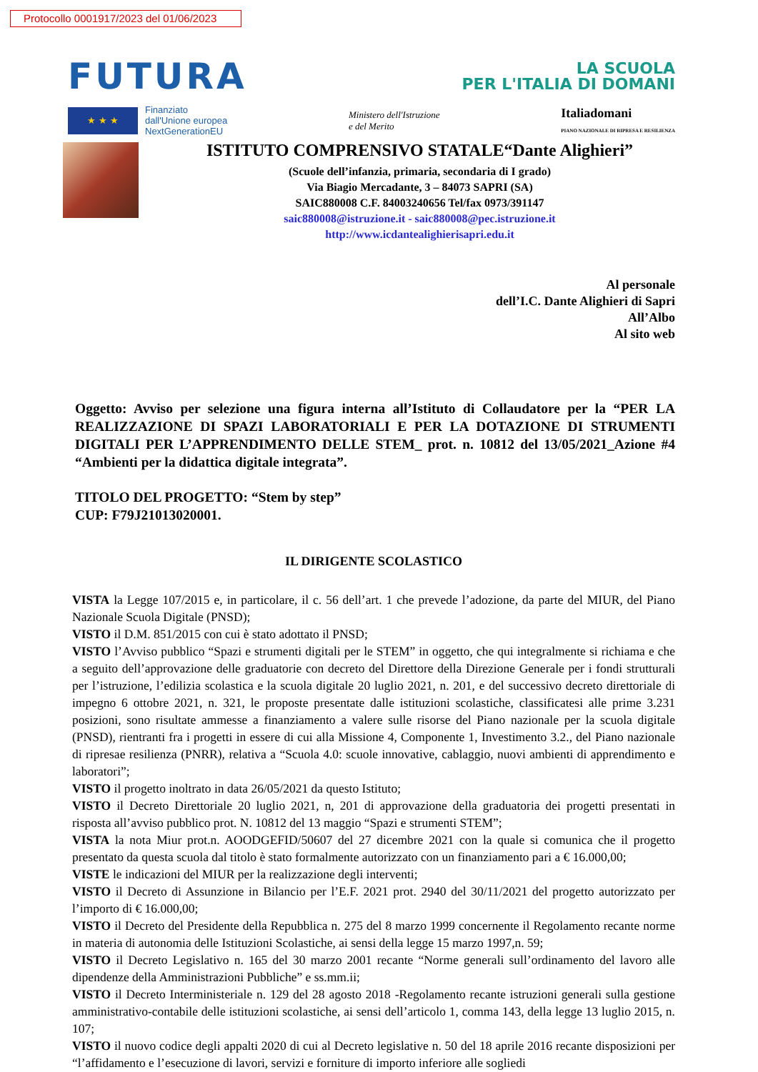Protocollo 0001917/2023 del 01/06/2023
FUTURA
LA SCUOLA
PER L'ITALIA DI DOMANI
★ ★ ★
Finanziato
dall'Unione europea
NextGenerationEU
Ministero dell'Istruzione
e del Merito
Italiadomani
PIANO NAZIONALE DI RIPRESA E RESILIENZA
ISTITUTO COMPRENSIVO STATALE“Dante Alighieri”
(Scuole dell’infanzia, primaria, secondaria di I grado)
Via Biagio Mercadante, 3 – 84073 SAPRI (SA)
SAIC880008 C.F. 84003240656 Tel/fax 0973/391147
saic880008@istruzione.it - saic880008@pec.istruzione.it
http://www.icdantealighierisapri.edu.it
Al personale
dell’I.C. Dante Alighieri di Sapri
All’Albo
Al sito web
Oggetto: Avviso per selezione una figura interna all’Istituto di Collaudatore per la “PER LA REALIZZAZIONE DI SPAZI LABORATORIALI E PER LA DOTAZIONE DI STRUMENTI DIGITALI PER L’APPRENDIMENTO DELLE STEM_ prot. n. 10812 del 13/05/2021_Azione #4 “Ambienti per la didattica digitale integrata”.
TITOLO DEL PROGETTO: “Stem by step”
CUP: F79J21013020001.
IL DIRIGENTE SCOLASTICO
VISTA la Legge 107/2015 e, in particolare, il c. 56 dell’art. 1 che prevede l’adozione, da parte del MIUR, del Piano Nazionale Scuola Digitale (PNSD);
VISTO il D.M. 851/2015 con cui è stato adottato il PNSD;
VISTO l’Avviso pubblico “Spazi e strumenti digitali per le STEM” in oggetto, che qui integralmente si richiama e che a seguito dell’approvazione delle graduatorie con decreto del Direttore della Direzione Generale per i fondi strutturali per l’istruzione, l’edilizia scolastica e la scuola digitale 20 luglio 2021, n. 201, e del successivo decreto direttoriale di impegno 6 ottobre 2021, n. 321, le proposte presentate dalle istituzioni scolastiche, classificatesi alle prime 3.231 posizioni, sono risultate ammesse a finanziamento a valere sulle risorse del Piano nazionale per la scuola digitale (PNSD), rientranti fra i progetti in essere di cui alla Missione 4, Componente 1, Investimento 3.2., del Piano nazionale di ripresae resilienza (PNRR), relativa a “Scuola 4.0: scuole innovative, cablaggio, nuovi ambienti di apprendimento e laboratori”;
VISTO il progetto inoltrato in data 26/05/2021 da questo Istituto;
VISTO il Decreto Direttoriale 20 luglio 2021, n, 201 di approvazione della graduatoria dei progetti presentati in risposta all’avviso pubblico prot. N. 10812 del 13 maggio “Spazi e strumenti STEM”;
VISTA la nota Miur prot.n. AOODGEFID/50607 del 27 dicembre 2021 con la quale si comunica che il progetto presentato da questa scuola dal titolo è stato formalmente autorizzato con un finanziamento pari a € 16.000,00;
VISTE le indicazioni del MIUR per la realizzazione degli interventi;
VISTO il Decreto di Assunzione in Bilancio per l’E.F. 2021 prot. 2940 del 30/11/2021 del progetto autorizzato per l’importo di € 16.000,00;
VISTO il Decreto del Presidente della Repubblica n. 275 del 8 marzo 1999 concernente il Regolamento recante norme in materia di autonomia delle Istituzioni Scolastiche, ai sensi della legge 15 marzo 1997,n. 59;
VISTO il Decreto Legislativo n. 165 del 30 marzo 2001 recante “Norme generali sull’ordinamento del lavoro alle dipendenze della Amministrazioni Pubbliche” e ss.mm.ii;
VISTO il Decreto Interministeriale n. 129 del 28 agosto 2018 -Regolamento recante istruzioni generali sulla gestione amministrativo-contabile delle istituzioni scolastiche, ai sensi dell’articolo 1, comma 143, della legge 13 luglio 2015, n. 107;
VISTO il nuovo codice degli appalti 2020 di cui al Decreto legislative n. 50 del 18 aprile 2016 recante disposizioni per “l’affidamento e l’esecuzione di lavori, servizi e forniture di importo inferiore alle sogliedi